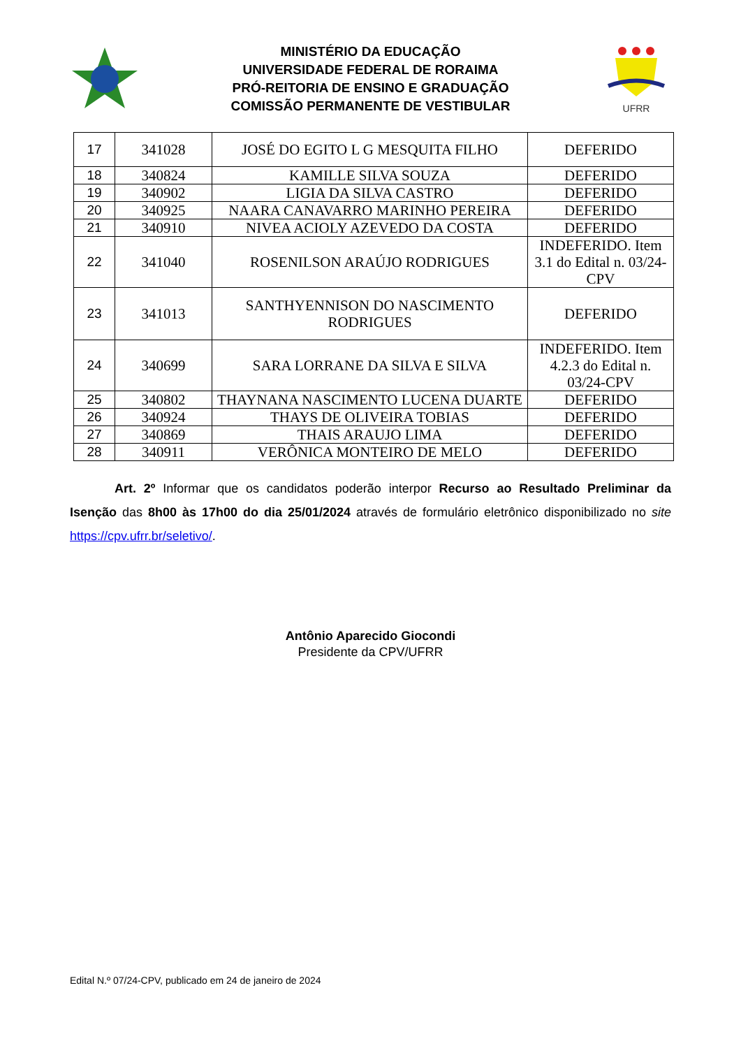MINISTÉRIO DA EDUCAÇÃO
UNIVERSIDADE FEDERAL DE RORAIMA
PRÓ-REITORIA DE ENSINO E GRADUAÇÃO
COMISSÃO PERMANENTE DE VESTIBULAR
UFRR
| 17 | 341028 | JOSÉ DO EGITO L G MESQUITA FILHO | DEFERIDO |
| 18 | 340824 | KAMILLE SILVA SOUZA | DEFERIDO |
| 19 | 340902 | LIGIA DA SILVA CASTRO | DEFERIDO |
| 20 | 340925 | NAARA CANAVARRO MARINHO PEREIRA | DEFERIDO |
| 21 | 340910 | NIVEA ACIOLY AZEVEDO DA COSTA | DEFERIDO |
| 22 | 341040 | ROSENILSON ARAÚJO RODRIGUES | INDEFERIDO. Item 3.1 do Edital n. 03/24-CPV |
| 23 | 341013 | SANTHYENNISON DO NASCIMENTO RODRIGUES | DEFERIDO |
| 24 | 340699 | SARA LORRANE DA SILVA E SILVA | INDEFERIDO. Item 4.2.3 do Edital n. 03/24-CPV |
| 25 | 340802 | THAYNANA NASCIMENTO LUCENA DUARTE | DEFERIDO |
| 26 | 340924 | THAYS DE OLIVEIRA TOBIAS | DEFERIDO |
| 27 | 340869 | THAIS ARAUJO LIMA | DEFERIDO |
| 28 | 340911 | VERÔNICA MONTEIRO DE MELO | DEFERIDO |
Art. 2º Informar que os candidatos poderão interpor Recurso ao Resultado Preliminar da Isenção das 8h00 às 17h00 do dia 25/01/2024 através de formulário eletrônico disponibilizado no site https://cpv.ufrr.br/seletivo/.
Antônio Aparecido Giocondi
Presidente da CPV/UFRR
Edital N.º 07/24-CPV, publicado em 24 de janeiro de 2024